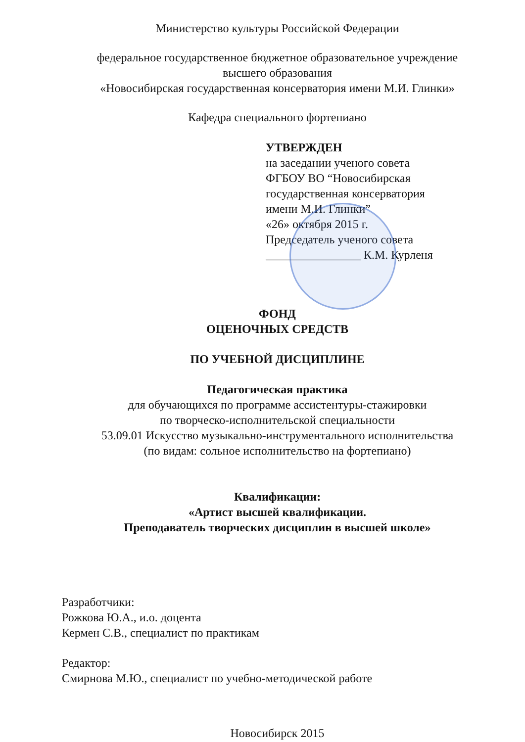Министерство культуры Российской Федерации
федеральное государственное бюджетное образовательное учреждение
высшего образования
«Новосибирская государственная консерватория имени М.И. Глинки»
Кафедра специального фортепиано
УТВЕРЖДЕН
на заседании ученого совета
ФГБОУ ВО “Новосибирская
государственная консерватория
имени М.И. Глинки”
«26» октября 2015 г.
Председатель ученого совета
________________ К.М. Курленя
ФОНД
ОЦЕНОЧНЫХ СРЕДСТВ
ПО УЧЕБНОЙ ДИСЦИПЛИНЕ
Педагогическая практика
для обучающихся по программе ассистентуры-стажировки
по творческо-исполнительской специальности
53.09.01 Искусство музыкально-инструментального исполнительства
(по видам: сольное исполнительство на фортепиано)
Квалификации:
«Артист высшей квалификации.
Преподаватель творческих дисциплин в высшей школе»
Разработчики:
Рожкова Ю.А., и.о. доцента
Кермен С.В., специалист по практикам
Редактор:
Смирнова М.Ю., специалист по учебно-методической работе
Новосибирск 2015